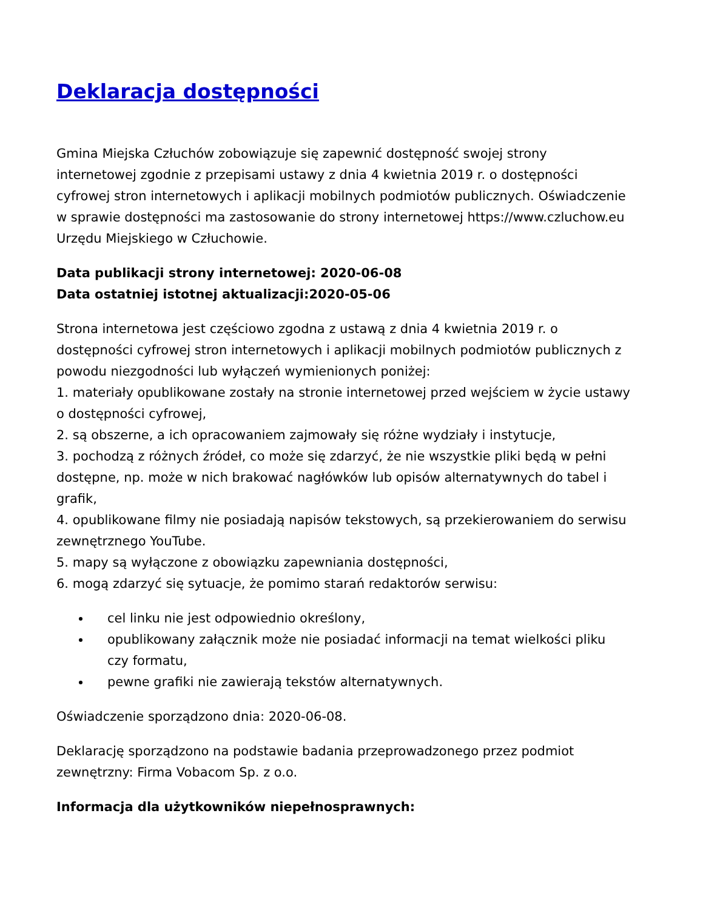Deklaracja dostępności
Gmina Miejska Człuchów zobowiązuje się zapewnić dostępność swojej strony internetowej zgodnie z przepisami ustawy z dnia 4 kwietnia 2019 r. o dostępności cyfrowej stron internetowych i aplikacji mobilnych podmiotów publicznych. Oświadczenie w sprawie dostępności ma zastosowanie do strony internetowej https://www.czluchow.eu Urzędu Miejskiego w Człuchowie.
Data publikacji strony internetowej: 2020-06-08
Data ostatniej istotnej aktualizacji:2020-05-06
Strona internetowa jest częściowo zgodna z ustawą z dnia 4 kwietnia 2019 r. o dostępności cyfrowej stron internetowych i aplikacji mobilnych podmiotów publicznych z powodu niezgodności lub wyłączeń wymienionych poniżej:
1. materiały opublikowane zostały na stronie internetowej przed wejściem w życie ustawy o dostępności cyfrowej,
2. są obszerne, a ich opracowaniem zajmowały się różne wydziały i instytucje,
3. pochodzą z różnych źródeł, co może się zdarzyć, że nie wszystkie pliki będą w pełni dostępne, np. może w nich brakować nagłówków lub opisów alternatywnych do tabel i grafik,
4. opublikowane filmy nie posiadają napisów tekstowych, są przekierowaniem do serwisu zewnętrznego YouTube.
5. mapy są wyłączone z obowiązku zapewniania dostępności,
6. mogą zdarzyć się sytuacje, że pomimo starań redaktorów serwisu:
cel linku nie jest odpowiednio określony,
opublikowany załącznik może nie posiadać informacji na temat wielkości pliku czy formatu,
pewne grafiki nie zawierają tekstów alternatywnych.
Oświadczenie sporządzono dnia: 2020-06-08.
Deklarację sporządzono na podstawie badania przeprowadzonego przez podmiot zewnętrzny: Firma Vobacom Sp. z o.o.
Informacja dla użytkowników niepełnosprawnych: